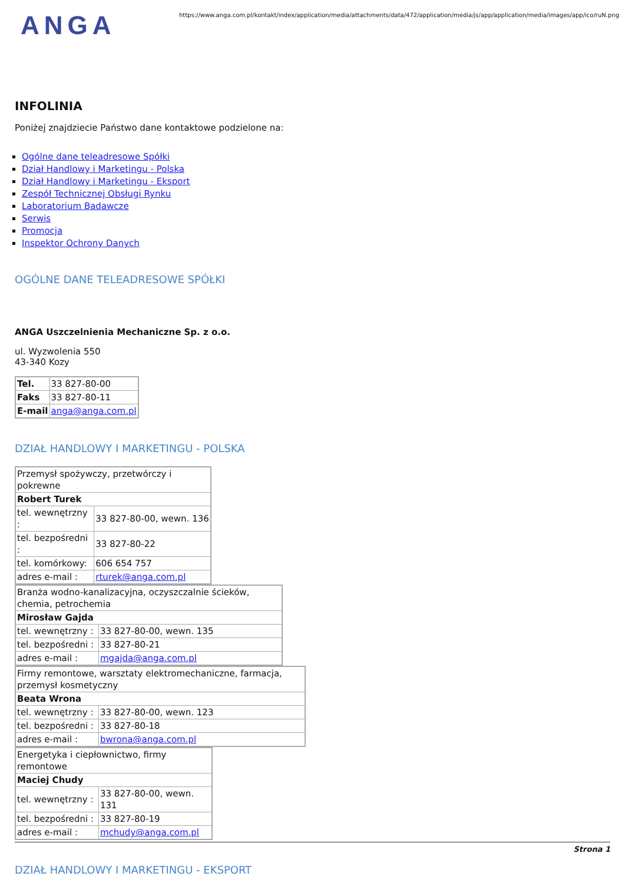ANGA
https://www.anga.com.pl/kontakt/index/application/media/attachments/data/472/application/media/js/app/application/media/images/app/ico/ruN.png
INFOLINIA
Poniżej znajdziecie Państwo dane kontaktowe podzielone na:
Ogólne dane teleadresowe Spółki
Dział Handlowy i Marketingu - Polska
Dział Handlowy i Marketingu - Eksport
Zespół Technicznej Obsługi Rynku
Laboratorium Badawcze
Serwis
Promocja
Inspektor Ochrony Danych
OGÓLNE DANE TELEADRESOWE SPÓŁKI
ANGA Uszczelnienia Mechaniczne Sp. z o.o.
ul. Wyzwolenia 550
43-340 Kozy
| Tel. | 33 827-80-00 |
| Faks | 33 827-80-11 |
| E-mail | anga@anga.com.pl |
DZIAŁ HANDLOWY I MARKETINGU - POLSKA
| Przemysł spożywczy, przetwórczy i pokrewne | |
| Robert Turek | |
| tel. wewnętrzny : | 33 827-80-00, wewn. 136 |
| tel. bezpośredni : | 33 827-80-22 |
| tel. komórkowy: | 606 654 757 |
| adres e-mail : | rturek@anga.com.pl |
| Branża wodno-kanalizacyjna, oczyszczalnie ścieków, chemia, petrochemia | |
| Mirosław Gajda | |
| tel. wewnętrzny : | 33 827-80-00, wewn. 135 |
| tel. bezpośredni : | 33 827-80-21 |
| adres e-mail : | mgajda@anga.com.pl |
| Firmy remontowe, warsztaty elektromechaniczne, farmacja, przemysł kosmetyczny | |
| Beata Wrona | |
| tel. wewnętrzny : | 33 827-80-00, wewn. 123 |
| tel. bezpośredni : | 33 827-80-18 |
| adres e-mail : | bwrona@anga.com.pl |
| Energetyka i ciepłownictwo, firmy remontowe | |
| Maciej Chudy | |
| tel. wewnętrzny : | 33 827-80-00, wewn. 131 |
| tel. bezpośredni : | 33 827-80-19 |
| adres e-mail : | mchudy@anga.com.pl |
DZIAŁ HANDLOWY I MARKETINGU - EKSPORT
Strona 1